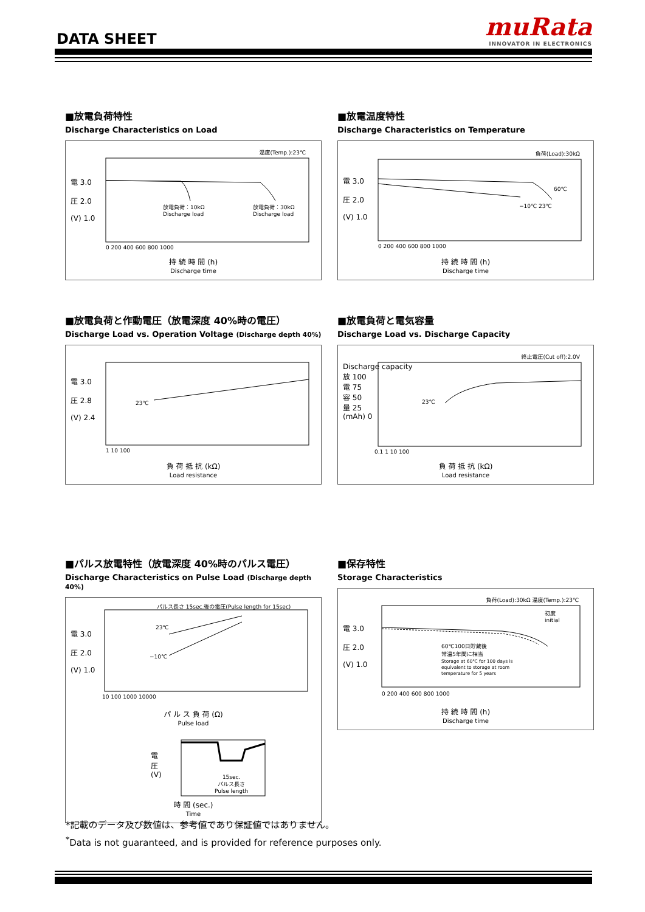DATA SHEET
muRata
INNOVATOR IN ELECTRONICS
■放電負荷特性
Discharge Characteristics on Load
温度(Temp.):23℃
放電負荷：10kΩ
Discharge load
放電負荷：30kΩ
Discharge load
電 3.0
圧 2.0
(V) 1.0
0 200 400 600 800 1000
持 続 時 間 (h)
Discharge time
■放電温度特性
Discharge Characteristics on Temperature
負荷(Load):30kΩ
60℃
−10℃ 23℃
電 3.0
圧 2.0
(V) 1.0
0 200 400 600 800 1000
持 続 時 間 (h)
Discharge time
■放電負荷と作動電圧（放電深度 40%時の電圧）
Discharge Load vs. Operation Voltage (Discharge depth 40%)
23℃
電 3.0
圧 2.8
(V) 2.4
1 10 100
負 荷 抵 抗 (kΩ)
Load resistance
■放電負荷と電気容量
Discharge Load vs. Discharge Capacity
終止電圧(Cut off):2.0V
23℃
Discharge capacity
放 100
電 75
容 50
量 25
(mAh) 0
0.1 1 10 100
負 荷 抵 抗 (kΩ)
Load resistance
■パルス放電特性（放電深度 40%時のパルス電圧）
Discharge Characteristics on Pulse Load (Discharge depth 40%)
パルス長さ 15sec.後の電圧(Pulse length for 15sec)
23℃
−10℃
電 3.0
圧 2.0
(V) 1.0
10 100 1000 10000
パ ル ス 負 荷 (Ω)
Pulse load
電
圧
(V)
15sec.
パルス長さ
Pulse length
時 間 (sec.)
Time
■保存特性
Storage Characteristics
負荷(Load):30kΩ 温度(Temp.):23℃
初度
initial
60℃100日貯蔵後
常温5年間に相当
Storage at 60℃ for 100 days is
equivalent to storage at room
temperature for 5 years
電 3.0
圧 2.0
(V) 1.0
0 200 400 600 800 1000
持 続 時 間 (h)
Discharge time
*記載のデータ及び数値は、参考値であり保証値ではありません。
<sup>*</sup> Data is not guaranteed, and is provided for reference purposes only.